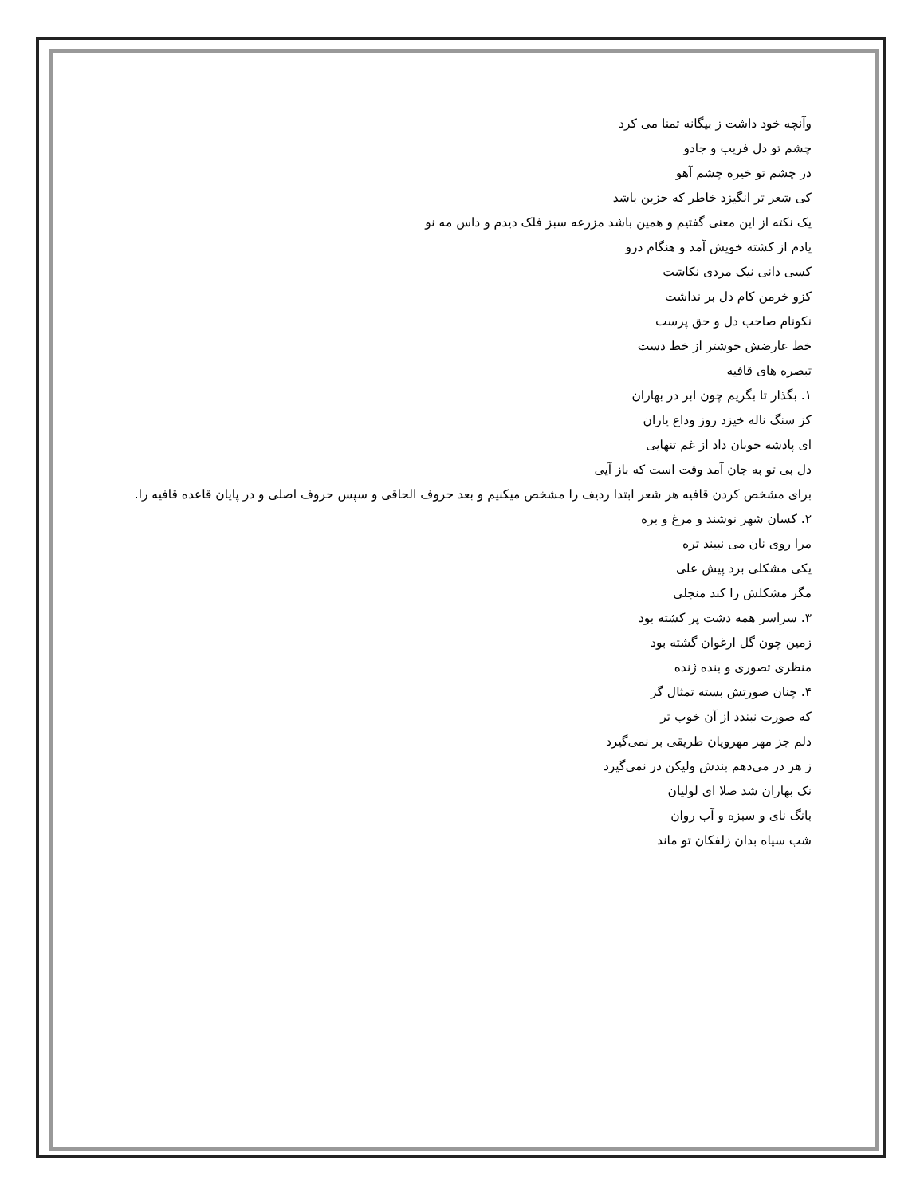وآنچه خود داشت ز بیگانه تمنا می کرد
چشم تو دل فریب و جادو
در چشم تو خیره چشم آهو
کی شعر تر انگیزد خاطر که حزین باشد
یک نکته از این معنی گفتیم و همین باشد مزرعه سبز فلک دیدم و داس مه نو
یادم از کشته خویش آمد و هنگام درو
کسی دانی نیک مردی نکاشت
کزو خرمن کام دل بر نداشت
نکونام صاحب دل و حق پرست
خط عارضش خوشتر از خط دست
تبصره های قافیه
۱. بگذار تا بگریم چون ابر در بهاران
کز سنگ ناله خیزد روز وداع یاران
ای پادشه خوبان داد از غم تنهایی
دل بی تو به جان آمد وقت است که باز آیی
برای مشخص کردن قافیه هر شعر ابتدا ردیف را مشخص میکنیم و بعد حروف الحاقی و سپس حروف اصلی و در پایان قاعده قافیه را.
۲. کسان شهر نوشند و مرغ و بره
مرا روی نان می نبیند تره
یکی مشکلی برد پیش علی
مگر مشکلش را کند منجلی
۳. سراسر همه دشت پر کشته بود
زمین چون گل ارغوان گشته بود
منظری تصوری و بنده ژنده
۴. چنان صورتش بسته تمثال گر
که صورت نبندد از آن خوب تر
دلم جز مهر مهرویان طریقی بر نمی‌گیرد
ز هر در می‌دهم بندش ولیکن در نمی‌گیرد
نک بهاران شد صلا ای لولیان
بانگ نای و سبزه و آب روان
شب سیاه بدان زلفکان تو ماند